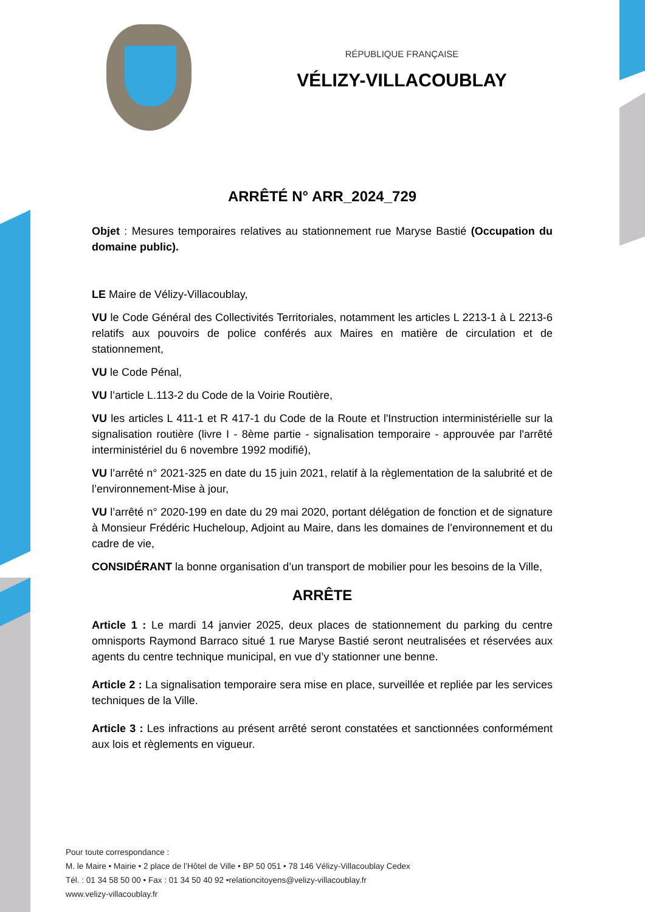RÉPUBLIQUE FRANÇAISE
VÉLIZY-VILLACOUBLAY
ARRÊTÉ N° ARR_2024_729
Objet : Mesures temporaires relatives au stationnement rue Maryse Bastié (Occupation du domaine public).
LE Maire de Vélizy-Villacoublay,
VU le Code Général des Collectivités Territoriales, notamment les articles L 2213-1 à L 2213-6 relatifs aux pouvoirs de police conférés aux Maires en matière de circulation et de stationnement,
VU le Code Pénal,
VU l’article L.113-2 du Code de la Voirie Routière,
VU les articles L 411-1 et R 417-1 du Code de la Route et l'Instruction interministérielle sur la signalisation routière (livre I - 8ème partie - signalisation temporaire - approuvée par l'arrêté interministériel du 6 novembre 1992 modifié),
VU l’arrêté n° 2021-325 en date du 15 juin 2021, relatif à la règlementation de la salubrité et de l’environnement-Mise à jour,
VU l’arrêté n° 2020-199 en date du 29 mai 2020, portant délégation de fonction et de signature à Monsieur Frédéric Hucheloup, Adjoint au Maire, dans les domaines de l’environnement et du cadre de vie,
CONSIDÉRANT la bonne organisation d’un transport de mobilier pour les besoins de la Ville,
ARRÊTE
Article 1 : Le mardi 14 janvier 2025, deux places de stationnement du parking du centre omnisports Raymond Barraco situé 1 rue Maryse Bastié seront neutralisées et réservées aux agents du centre technique municipal, en vue d’y stationner une benne.
Article 2 : La signalisation temporaire sera mise en place, surveillée et repliée par les services techniques de la Ville.
Article 3 : Les infractions au présent arrêté seront constatées et sanctionnées conformément aux lois et règlements en vigueur.
Pour toute correspondance :
M. le Maire • Mairie • 2 place de l’Hôtel de Ville • BP 50 051 • 78 146 Vélizy-Villacoublay Cedex
Tél. : 01 34 58 50 00 • Fax : 01 34 50 40 92 •relationcitoyens@velizy-villacoublay.fr
www.velizy-villacoublay.fr